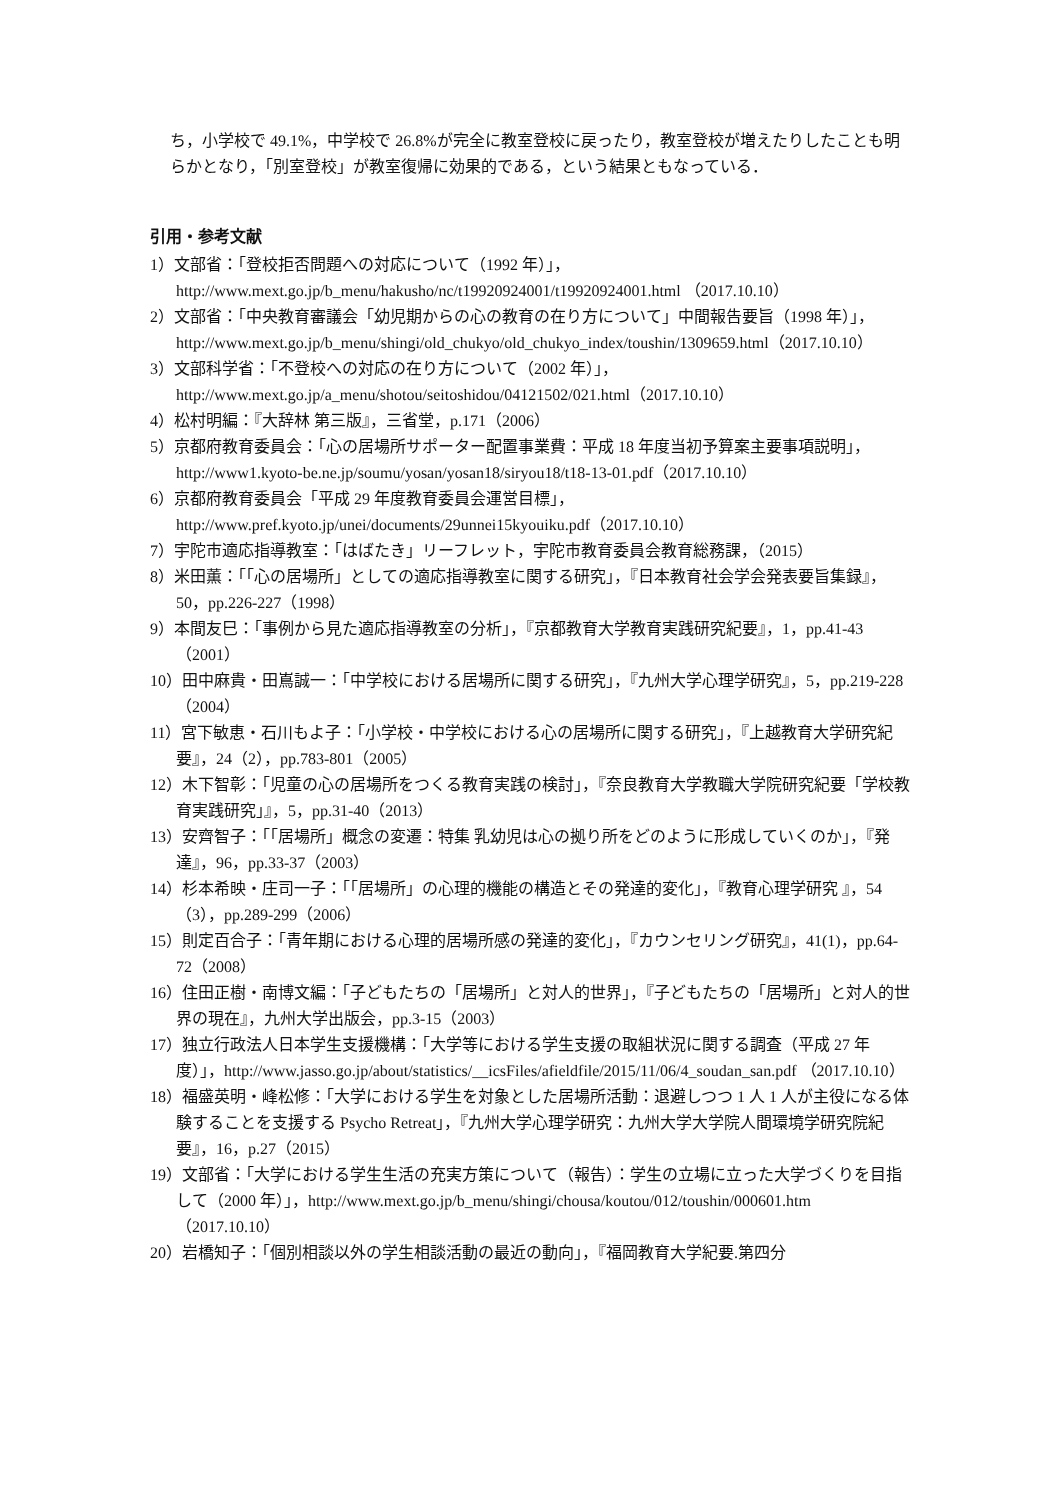ち，小学校で 49.1%，中学校で 26.8%が完全に教室登校に戻ったり，教室登校が増えたりしたことも明らかとなり，「別室登校」が教室復帰に効果的である，という結果ともなっている．
引用・参考文献
1）文部省：「登校拒否問題への対応について（1992 年）」，http://www.mext.go.jp/b_menu/hakusho/nc/t19920924001/t19920924001.html （2017.10.10）
2）文部省：「中央教育審議会「幼児期からの心の教育の在り方について」中間報告要旨（1998 年）」，http://www.mext.go.jp/b_menu/shingi/old_chukyo/old_chukyo_index/toushin/1309659.html（2017.10.10）
3）文部科学省：「不登校への対応の在り方について（2002 年）」，http://www.mext.go.jp/a_menu/shotou/seitoshidou/04121502/021.html（2017.10.10）
4）松村明編：『大辞林 第三版』，三省堂，p.171（2006）
5）京都府教育委員会：「心の居場所サポーター配置事業費：平成 18 年度当初予算案主要事項説明」，http://www1.kyoto-be.ne.jp/soumu/yosan/yosan18/siryou18/t18-13-01.pdf（2017.10.10）
6）京都府教育委員会「平成 29 年度教育委員会運営目標」，http://www.pref.kyoto.jp/unei/documents/29unnei15kyouiku.pdf（2017.10.10）
7）宇陀市適応指導教室：「はばたき」リーフレット，宇陀市教育委員会教育総務課，（2015）
8）米田薫：「「心の居場所」としての適応指導教室に関する研究」，『日本教育社会学会発表要旨集録』，50，pp.226-227（1998）
9）本間友巳：「事例から見た適応指導教室の分析」，『京都教育大学教育実践研究紀要』，1，pp.41-43（2001）
10）田中麻貴・田嶌誠一：「中学校における居場所に関する研究」，『九州大学心理学研究』，5，pp.219-228（2004）
11）宮下敏恵・石川もよ子：「小学校・中学校における心の居場所に関する研究」，『上越教育大学研究紀要』，24（2），pp.783-801（2005）
12）木下智彰：「児童の心の居場所をつくる教育実践の検討」，『奈良教育大学教職大学院研究紀要「学校教育実践研究」』，5，pp.31-40（2013）
13）安齊智子：「「居場所」概念の変遷：特集 乳幼児は心の拠り所をどのように形成していくのか」，『発達』，96，pp.33-37（2003）
14）杉本希映・庄司一子：「「居場所」の心理的機能の構造とその発達的変化」，『教育心理学研究 』，54（3），pp.289-299（2006）
15）則定百合子：「青年期における心理的居場所感の発達的変化」，『カウンセリング研究』，41(1)，pp.64-72（2008）
16）住田正樹・南博文編：「子どもたちの「居場所」と対人的世界」，『子どもたちの「居場所」と対人的世界の現在』，九州大学出版会，pp.3-15（2003）
17）独立行政法人日本学生支援機構：「大学等における学生支援の取組状況に関する調査（平成 27 年度）」，http://www.jasso.go.jp/about/statistics/__icsFiles/afieldfile/2015/11/06/4_soudan_san.pdf （2017.10.10）
18）福盛英明・峰松修：「大学における学生を対象とした居場所活動：退避しつつ 1 人 1 人が主役になる体験することを支援する Psycho Retreat」，『九州大学心理学研究：九州大学大学院人間環境学研究院紀要』，16，p.27（2015）
19）文部省：「大学における学生生活の充実方策について（報告）：学生の立場に立った大学づくりを目指して（2000 年）」，http://www.mext.go.jp/b_menu/shingi/chousa/koutou/012/toushin/000601.htm（2017.10.10）
20）岩橋知子：「個別相談以外の学生相談活動の最近の動向」，『福岡教育大学紀要.第四分